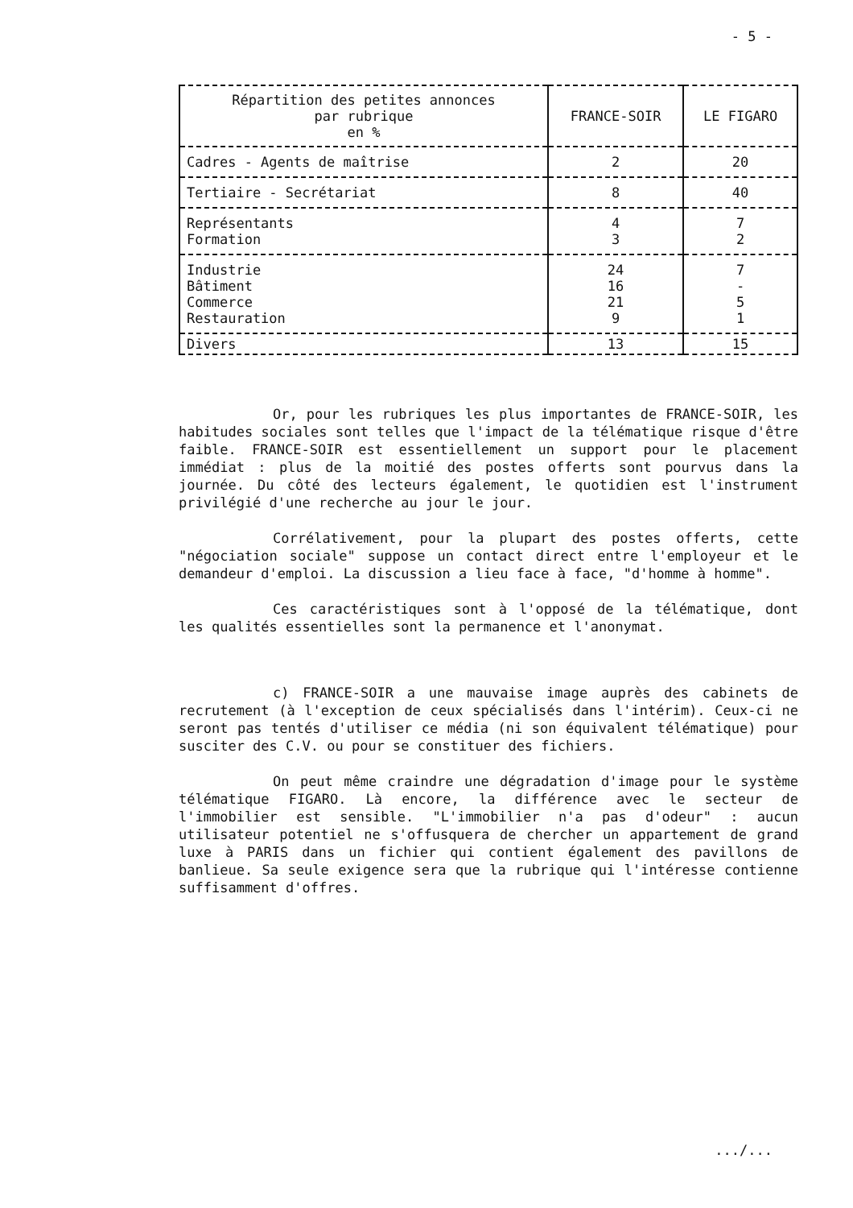- 5 -
| Répartition des petites annonces par rubrique en % | FRANCE-SOIR | LE FIGARO |
| --- | --- | --- |
| Cadres - Agents de maîtrise | 2 | 20 |
| Tertiaire - Secrétariat | 8 | 40 |
| Représentants Formation | 4 3 | 7 2 |
| Industrie Bâtiment Commerce Restauration | 24 16 21 9 | 7 - 5 1 |
| Divers | 13 | 15 |
Or, pour les rubriques les plus importantes de FRANCE-SOIR, les habitudes sociales sont telles que l'impact de la télématique risque d'être faible. FRANCE-SOIR est essentiellement un support pour le placement immédiat : plus de la moitié des postes offerts sont pourvus dans la journée. Du côté des lecteurs également, le quotidien est l'instrument privilégié d'une recherche au jour le jour.
Corrélativement, pour la plupart des postes offerts, cette "négociation sociale" suppose un contact direct entre l'employeur et le demandeur d'emploi. La discussion a lieu face à face, "d'homme à homme".
Ces caractéristiques sont à l'opposé de la télématique, dont les qualités essentielles sont la permanence et l'anonymat.
c) FRANCE-SOIR a une mauvaise image auprès des cabinets de recrutement (à l'exception de ceux spécialisés dans l'intérim). Ceux-ci ne seront pas tentés d'utiliser ce média (ni son équivalent télématique) pour susciter des C.V. ou pour se constituer des fichiers.
On peut même craindre une dégradation d'image pour le système télématique FIGARO. Là encore, la différence avec le secteur de l'immobilier est sensible. "L'immobilier n'a pas d'odeur" : aucun utilisateur potentiel ne s'offusquera de chercher un appartement de grand luxe à PARIS dans un fichier qui contient également des pavillons de banlieue. Sa seule exigence sera que la rubrique qui l'intéresse contienne suffisamment d'offres.
.../...